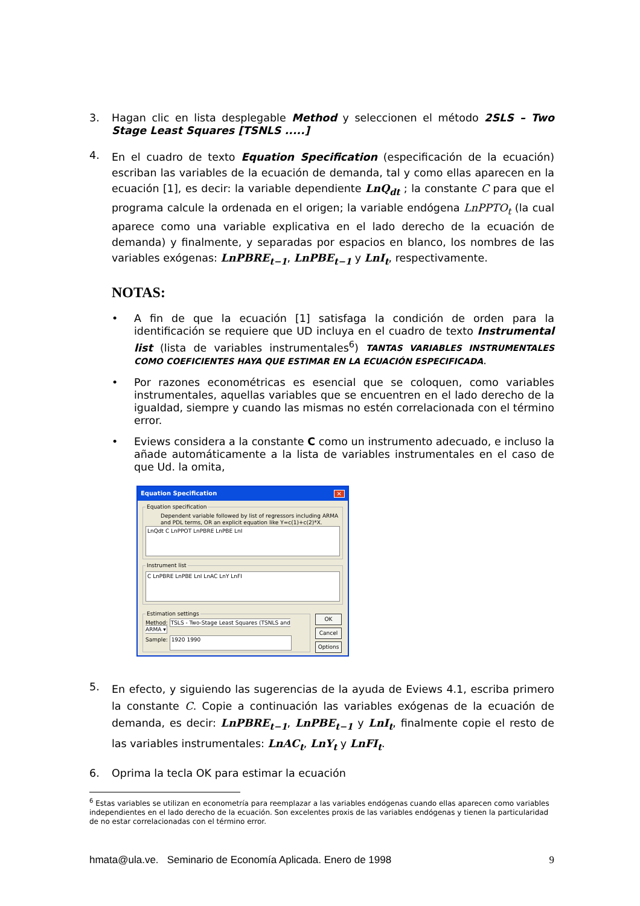3. Hagan clic en lista desplegable Method y seleccionen el método 2SLS – Two Stage Least Squares [TSNLS .....]
4.
En el cuadro de texto Equation Specification (especificación de la ecuación) escriban las variables de la ecuación de demanda, tal y como ellas aparecen en la ecuación [1], es decir: la variable dependiente LnQ<sub>dt</sub> ; la constante C para que el programa calcule la ordenada en el origen; la variable endógena LnPPTO<sub>t</sub> (la cual aparece como una variable explicativa en el lado derecho de la ecuación de demanda) y finalmente, y separadas por espacios en blanco, los nombres de las variables exógenas: LnPBRE<sub>t−1</sub>, LnPBE<sub>t−1</sub> y LnI<sub>t</sub>, respectivamente.
NOTAS:
• A fin de que la ecuación [1] satisfaga la condición de orden para la identificación se requiere que UD incluya en el cuadro de texto Instrumental list (lista de variables instrumentales<sup>6</sup>) TANTAS VARIABLES INSTRUMENTALES COMO COEFICIENTES HAYA QUE ESTIMAR EN LA ECUACIÓN ESPECIFICADA.
• Por razones econométricas es esencial que se coloquen, como variables instrumentales, aquellas variables que se encuentren en el lado derecho de la igualdad, siempre y cuando las mismas no estén correlacionada con el término error.
• Eviews considera a la constante C como un instrumento adecuado, e incluso la añade automáticamente a la lista de variables instrumentales en el caso de que Ud. la omita,
Equation Specification ✕
Equation specification
Dependent variable followed by list of regressors including ARMA and PDL terms, OR an explicit equation like Y=c(1)+c(2)*X.
LnQdt C LnPPOT LnPBRE LnPBE LnI
Instrument list
C LnPBRE LnPBE LnI LnAC LnY LnFI
Estimation settings
Method: TSLS - Two-Stage Least Squares (TSNLS and ARMA ▾
Sample: 1920 1990
OK
Cancel
Options
5.
En efecto, y siguiendo las sugerencias de la ayuda de Eviews 4.1, escriba primero la constante C. Copie a continuación las variables exógenas de la ecuación de demanda, es decir: LnPBRE<sub>t−1</sub>, LnPBE<sub>t−1</sub> y LnI<sub>t</sub>, finalmente copie el resto de las variables instrumentales: LnAC<sub>t</sub>, LnY<sub>t</sub> y LnFI<sub>t</sub>.
6. Oprima la tecla OK para estimar la ecuación
<sup>6</sup> Estas variables se utilizan en econometría para reemplazar a las variables endógenas cuando ellas aparecen como variables independientes en el lado derecho de la ecuación. Son excelentes proxis de las variables endógenas y tienen la particularidad de no estar correlacionadas con el término error.
hmata@ula.ve. Seminario de Economía Aplicada. Enero de 1998 9